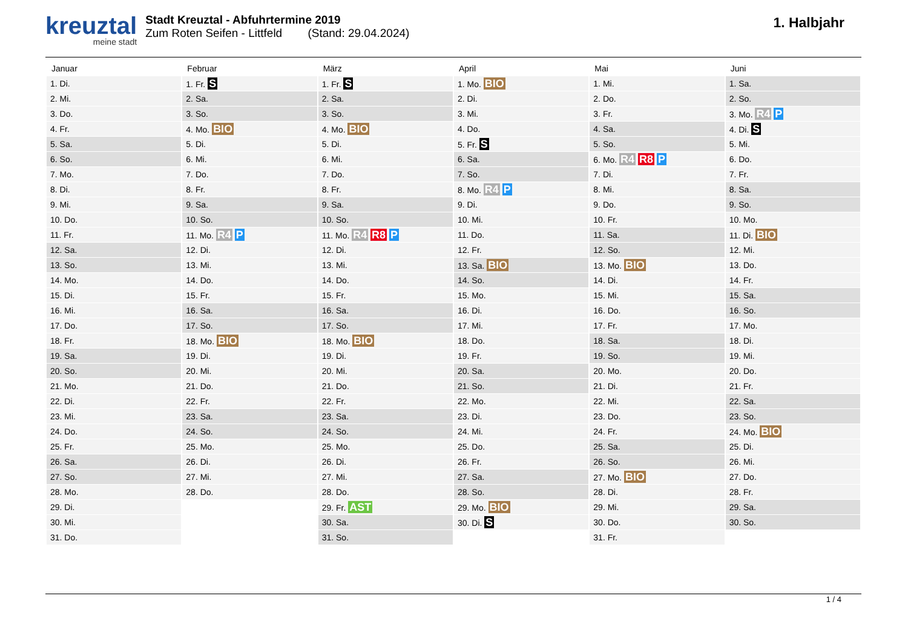kreuztal meine stadt
Stadt Kreuztal - Abfuhrtermine 2019
Zum Roten Seifen - Littfeld (Stand: 29.04.2024)
1. Halbjahr
| Januar | Februar | März | April | Mai | Juni |
| --- | --- | --- | --- | --- | --- |
| 1. Di. | 1. Fr. S | 1. Fr. S | 1. Mo. BIO | 1. Mi. | 1. Sa. |
| 2. Mi. | 2. Sa. | 2. Sa. | 2. Di. | 2. Do. | 2. So. |
| 3. Do. | 3. So. | 3. So. | 3. Mi. | 3. Fr. | 3. Mo. R4 P |
| 4. Fr. | 4. Mo. BIO | 4. Mo. BIO | 4. Do. | 4. Sa. | 4. Di. S |
| 5. Sa. | 5. Di. | 5. Di. | 5. Fr. S | 5. So. | 5. Mi. |
| 6. So. | 6. Mi. | 6. Mi. | 6. Sa. | 6. Mo. R4 R8 P | 6. Do. |
| 7. Mo. | 7. Do. | 7. Do. | 7. So. | 7. Di. | 7. Fr. |
| 8. Di. | 8. Fr. | 8. Fr. | 8. Mo. R4 P | 8. Mi. | 8. Sa. |
| 9. Mi. | 9. Sa. | 9. Sa. | 9. Di. | 9. Do. | 9. So. |
| 10. Do. | 10. So. | 10. So. | 10. Mi. | 10. Fr. | 10. Mo. |
| 11. Fr. | 11. Mo. R4 P | 11. Mo. R4 R8 P | 11. Do. | 11. Sa. | 11. Di. BIO |
| 12. Sa. | 12. Di. | 12. Di. | 12. Fr. | 12. So. | 12. Mi. |
| 13. So. | 13. Mi. | 13. Mi. | 13. Sa. BIO | 13. Mo. BIO | 13. Do. |
| 14. Mo. | 14. Do. | 14. Do. | 14. So. | 14. Di. | 14. Fr. |
| 15. Di. | 15. Fr. | 15. Fr. | 15. Mo. | 15. Mi. | 15. Sa. |
| 16. Mi. | 16. Sa. | 16. Sa. | 16. Di. | 16. Do. | 16. So. |
| 17. Do. | 17. So. | 17. So. | 17. Mi. | 17. Fr. | 17. Mo. |
| 18. Fr. | 18. Mo. BIO | 18. Mo. BIO | 18. Do. | 18. Sa. | 18. Di. |
| 19. Sa. | 19. Di. | 19. Di. | 19. Fr. | 19. So. | 19. Mi. |
| 20. So. | 20. Mi. | 20. Mi. | 20. Sa. | 20. Mo. | 20. Do. |
| 21. Mo. | 21. Do. | 21. Do. | 21. So. | 21. Di. | 21. Fr. |
| 22. Di. | 22. Fr. | 22. Fr. | 22. Mo. | 22. Mi. | 22. Sa. |
| 23. Mi. | 23. Sa. | 23. Sa. | 23. Di. | 23. Do. | 23. So. |
| 24. Do. | 24. So. | 24. So. | 24. Mi. | 24. Fr. | 24. Mo. BIO |
| 25. Fr. | 25. Mo. | 25. Mo. | 25. Do. | 25. Sa. | 25. Di. |
| 26. Sa. | 26. Di. | 26. Di. | 26. Fr. | 26. So. | 26. Mi. |
| 27. So. | 27. Mi. | 27. Mi. | 27. Sa. | 27. Mo. BIO | 27. Do. |
| 28. Mo. | 28. Do. | 28. Do. | 28. So. | 28. Di. | 28. Fr. |
| 29. Di. | | 29. Fr. AST | 29. Mo. BIO | 29. Mi. | 29. Sa. |
| 30. Mi. | | 30. Sa. | 30. Di. S | 30. Do. | 30. So. |
| 31. Do. | | 31. So. | | 31. Fr. | |
1 / 4